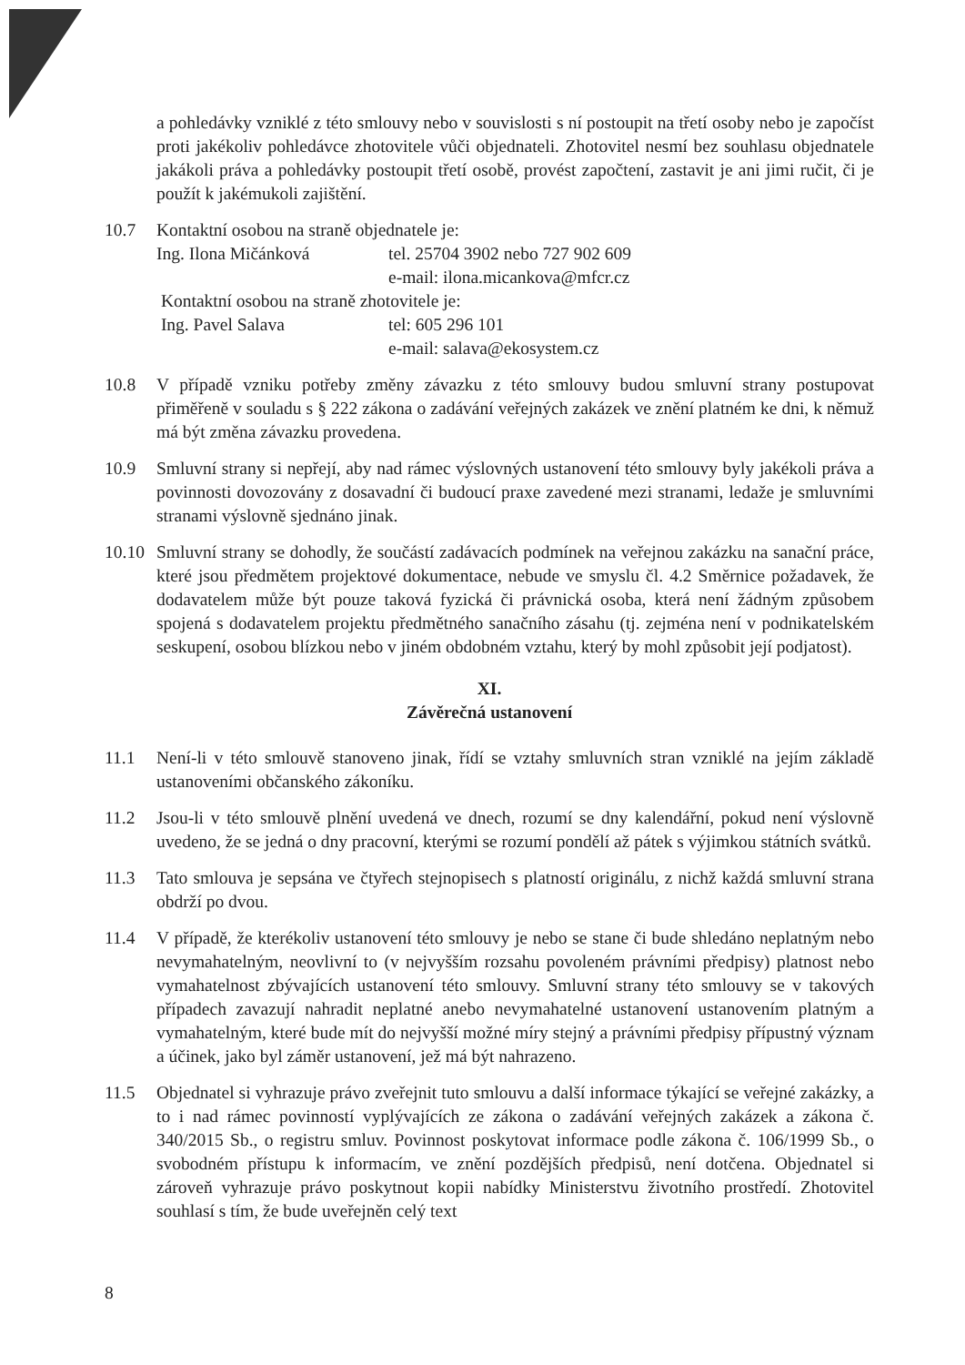a pohledávky vzniklé z této smlouvy nebo v souvislosti s ní postoupit na třetí osoby nebo je započíst proti jakékoliv pohledávce zhotovitele vůči objednateli. Zhotovitel nesmí bez souhlasu objednatele jakákoli práva a pohledávky postoupit třetí osobě, provést započtení, zastavit je ani jimi ručit, či je použít k jakémukoli zajištění.
10.7 Kontaktní osobou na straně objednatele je:
Ing. Ilona Mičánková tel. 25704 3902 nebo 727 902 609
e-mail: ilona.micankova@mfcr.cz
Kontaktní osobou na straně zhotovitele je:
Ing. Pavel Salava tel: 605 296 101
e-mail: salava@ekosystem.cz
10.8 V případě vzniku potřeby změny závazku z této smlouvy budou smluvní strany postupovat přiměřeně v souladu s § 222 zákona o zadávání veřejných zakázek ve znění platném ke dni, k němuž má být změna závazku provedena.
10.9 Smluvní strany si nepřejí, aby nad rámec výslovných ustanovení této smlouvy byly jakékoli práva a povinnosti dovozovány z dosavadní či budoucí praxe zavedené mezi stranami, ledaže je smluvními stranami výslovně sjednáno jinak.
10.10
Smluvní strany se dohodly, že součástí zadávacích podmínek na veřejnou zakázku na sanační práce, které jsou předmětem projektové dokumentace, nebude ve smyslu čl. 4.2 Směrnice požadavek, že dodavatelem může být pouze taková fyzická či právnická osoba, která není žádným způsobem spojená s dodavatelem projektu předmětného sanačního zásahu (tj. zejména není v podnikatelském seskupení, osobou blízkou nebo v jiném obdobném vztahu, který by mohl způsobit její podjatost).
XI.
Závěrečná ustanovení
11.1 Není-li v této smlouvě stanoveno jinak, řídí se vztahy smluvních stran vzniklé na jejím základě ustanoveními občanského zákoníku.
11.2 Jsou-li v této smlouvě plnění uvedená ve dnech, rozumí se dny kalendářní, pokud není výslovně uvedeno, že se jedná o dny pracovní, kterými se rozumí pondělí až pátek s výjimkou státních svátků.
11.3 Tato smlouva je sepsána ve čtyřech stejnopisech s platností originálu, z nichž každá smluvní strana obdrží po dvou.
11.4 V případě, že kterékoliv ustanovení této smlouvy je nebo se stane či bude shledáno neplatným nebo nevymahatelným, neovlivní to (v nejvyšším rozsahu povoleném právními předpisy) platnost nebo vymahatelnost zbývajících ustanovení této smlouvy. Smluvní strany této smlouvy se v takových případech zavazují nahradit neplatné anebo nevymahatelné ustanovení ustanovením platným a vymahatelným, které bude mít do nejvyšší možné míry stejný a právními předpisy přípustný význam a účinek, jako byl záměr ustanovení, jež má být nahrazeno.
11.5 Objednatel si vyhrazuje právo zveřejnit tuto smlouvu a další informace týkající se veřejné zakázky, a to i nad rámec povinností vyplývajících ze zákona o zadávání veřejných zakázek a zákona č. 340/2015 Sb., o registru smluv. Povinnost poskytovat informace podle zákona č. 106/1999 Sb., o svobodném přístupu k informacím, ve znění pozdějších předpisů, není dotčena. Objednatel si zároveň vyhrazuje právo poskytnout kopii nabídky Ministerstvu životního prostředí. Zhotovitel souhlasí s tím, že bude uveřejněn celý text
8